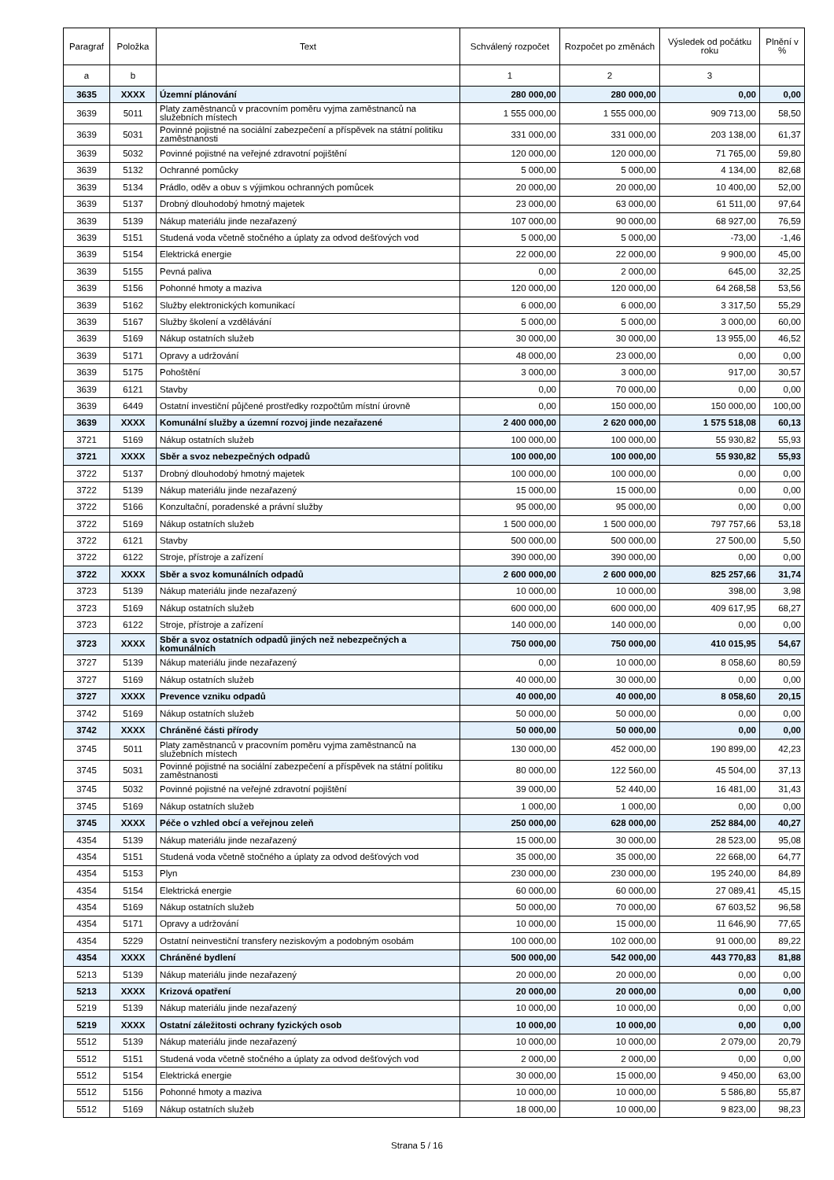| Paragraf | Položka | Text | Schválený rozpočet | Rozpočet po změnách | Výsledek od počátku roku | Plnění v % |
| --- | --- | --- | --- | --- | --- | --- |
| a | b | | 1 | 2 | 3 | |
| 3635 | XXXX | Územní plánování | 280 000,00 | 280 000,00 | 0,00 | 0,00 |
| 3639 | 5011 | Platy zaměstnanců v pracovním poměru vyjma zaměstnanců na služebních místech | 1 555 000,00 | 1 555 000,00 | 909 713,00 | 58,50 |
| 3639 | 5031 | Povinné pojistné na sociální zabezpečení a příspěvek na státní politiku zaměstnanosti | 331 000,00 | 331 000,00 | 203 138,00 | 61,37 |
| 3639 | 5032 | Povinné pojistné na veřejné zdravotní pojištění | 120 000,00 | 120 000,00 | 71 765,00 | 59,80 |
| 3639 | 5132 | Ochranné pomůcky | 5 000,00 | 5 000,00 | 4 134,00 | 82,68 |
| 3639 | 5134 | Prádlo, oděv a obuv s výjimkou ochranných pomůcek | 20 000,00 | 20 000,00 | 10 400,00 | 52,00 |
| 3639 | 5137 | Drobný dlouhodobý hmotný majetek | 23 000,00 | 63 000,00 | 61 511,00 | 97,64 |
| 3639 | 5139 | Nákup materiálu jinde nezařazený | 107 000,00 | 90 000,00 | 68 927,00 | 76,59 |
| 3639 | 5151 | Studená voda včetně stočného a úplaty za odvod dešťových vod | 5 000,00 | 5 000,00 | -73,00 | -1,46 |
| 3639 | 5154 | Elektrická energie | 22 000,00 | 22 000,00 | 9 900,00 | 45,00 |
| 3639 | 5155 | Pevná paliva | 0,00 | 2 000,00 | 645,00 | 32,25 |
| 3639 | 5156 | Pohonné hmoty a maziva | 120 000,00 | 120 000,00 | 64 268,58 | 53,56 |
| 3639 | 5162 | Služby elektronických komunikací | 6 000,00 | 6 000,00 | 3 317,50 | 55,29 |
| 3639 | 5167 | Služby školení a vzdělávání | 5 000,00 | 5 000,00 | 3 000,00 | 60,00 |
| 3639 | 5169 | Nákup ostatních služeb | 30 000,00 | 30 000,00 | 13 955,00 | 46,52 |
| 3639 | 5171 | Opravy a udržování | 48 000,00 | 23 000,00 | 0,00 | 0,00 |
| 3639 | 5175 | Pohoštění | 3 000,00 | 3 000,00 | 917,00 | 30,57 |
| 3639 | 6121 | Stavby | 0,00 | 70 000,00 | 0,00 | 0,00 |
| 3639 | 6449 | Ostatní investiční půjčené prostředky rozpočtům místní úrovně | 0,00 | 150 000,00 | 150 000,00 | 100,00 |
| 3639 | XXXX | Komunální služby a územní rozvoj jinde nezařazené | 2 400 000,00 | 2 620 000,00 | 1 575 518,08 | 60,13 |
| 3721 | 5169 | Nákup ostatních služeb | 100 000,00 | 100 000,00 | 55 930,82 | 55,93 |
| 3721 | XXXX | Sběr a svoz nebezpečných odpadů | 100 000,00 | 100 000,00 | 55 930,82 | 55,93 |
| 3722 | 5137 | Drobný dlouhodobý hmotný majetek | 100 000,00 | 100 000,00 | 0,00 | 0,00 |
| 3722 | 5139 | Nákup materiálu jinde nezařazený | 15 000,00 | 15 000,00 | 0,00 | 0,00 |
| 3722 | 5166 | Konzultační, poradenské a právní služby | 95 000,00 | 95 000,00 | 0,00 | 0,00 |
| 3722 | 5169 | Nákup ostatních služeb | 1 500 000,00 | 1 500 000,00 | 797 757,66 | 53,18 |
| 3722 | 6121 | Stavby | 500 000,00 | 500 000,00 | 27 500,00 | 5,50 |
| 3722 | 6122 | Stroje, přístroje a zařízení | 390 000,00 | 390 000,00 | 0,00 | 0,00 |
| 3722 | XXXX | Sběr a svoz komunálních odpadů | 2 600 000,00 | 2 600 000,00 | 825 257,66 | 31,74 |
| 3723 | 5139 | Nákup materiálu jinde nezařazený | 10 000,00 | 10 000,00 | 398,00 | 3,98 |
| 3723 | 5169 | Nákup ostatních služeb | 600 000,00 | 600 000,00 | 409 617,95 | 68,27 |
| 3723 | 6122 | Stroje, přístroje a zařízení | 140 000,00 | 140 000,00 | 0,00 | 0,00 |
| 3723 | XXXX | Sběr a svoz ostatních odpadů jiných než nebezpečných a komunálních | 750 000,00 | 750 000,00 | 410 015,95 | 54,67 |
| 3727 | 5139 | Nákup materiálu jinde nezařazený | 0,00 | 10 000,00 | 8 058,60 | 80,59 |
| 3727 | 5169 | Nákup ostatních služeb | 40 000,00 | 30 000,00 | 0,00 | 0,00 |
| 3727 | XXXX | Prevence vzniku odpadů | 40 000,00 | 40 000,00 | 8 058,60 | 20,15 |
| 3742 | 5169 | Nákup ostatních služeb | 50 000,00 | 50 000,00 | 0,00 | 0,00 |
| 3742 | XXXX | Chráněné části přírody | 50 000,00 | 50 000,00 | 0,00 | 0,00 |
| 3745 | 5011 | Platy zaměstnanců v pracovním poměru vyjma zaměstnanců na služebních místech | 130 000,00 | 452 000,00 | 190 899,00 | 42,23 |
| 3745 | 5031 | Povinné pojistné na sociální zabezpečení a příspěvek na státní politiku zaměstnanosti | 80 000,00 | 122 560,00 | 45 504,00 | 37,13 |
| 3745 | 5032 | Povinné pojistné na veřejné zdravotní pojištění | 39 000,00 | 52 440,00 | 16 481,00 | 31,43 |
| 3745 | 5169 | Nákup ostatních služeb | 1 000,00 | 1 000,00 | 0,00 | 0,00 |
| 3745 | XXXX | Péče o vzhled obcí a veřejnou zeleň | 250 000,00 | 628 000,00 | 252 884,00 | 40,27 |
| 4354 | 5139 | Nákup materiálu jinde nezařazený | 15 000,00 | 30 000,00 | 28 523,00 | 95,08 |
| 4354 | 5151 | Studená voda včetně stočného a úplaty za odvod dešťových vod | 35 000,00 | 35 000,00 | 22 668,00 | 64,77 |
| 4354 | 5153 | Plyn | 230 000,00 | 230 000,00 | 195 240,00 | 84,89 |
| 4354 | 5154 | Elektrická energie | 60 000,00 | 60 000,00 | 27 089,41 | 45,15 |
| 4354 | 5169 | Nákup ostatních služeb | 50 000,00 | 70 000,00 | 67 603,52 | 96,58 |
| 4354 | 5171 | Opravy a udržování | 10 000,00 | 15 000,00 | 11 646,90 | 77,65 |
| 4354 | 5229 | Ostatní neinvestiční transfery neziskovým a podobným osobám | 100 000,00 | 102 000,00 | 91 000,00 | 89,22 |
| 4354 | XXXX | Chráněné bydlení | 500 000,00 | 542 000,00 | 443 770,83 | 81,88 |
| 5213 | 5139 | Nákup materiálu jinde nezařazený | 20 000,00 | 20 000,00 | 0,00 | 0,00 |
| 5213 | XXXX | Krizová opatření | 20 000,00 | 20 000,00 | 0,00 | 0,00 |
| 5219 | 5139 | Nákup materiálu jinde nezařazený | 10 000,00 | 10 000,00 | 0,00 | 0,00 |
| 5219 | XXXX | Ostatní záležitosti ochrany fyzických osob | 10 000,00 | 10 000,00 | 0,00 | 0,00 |
| 5512 | 5139 | Nákup materiálu jinde nezařazený | 10 000,00 | 10 000,00 | 2 079,00 | 20,79 |
| 5512 | 5151 | Studená voda včetně stočného a úplaty za odvod dešťových vod | 2 000,00 | 2 000,00 | 0,00 | 0,00 |
| 5512 | 5154 | Elektrická energie | 30 000,00 | 15 000,00 | 9 450,00 | 63,00 |
| 5512 | 5156 | Pohonné hmoty a maziva | 10 000,00 | 10 000,00 | 5 586,80 | 55,87 |
| 5512 | 5169 | Nákup ostatních služeb | 18 000,00 | 10 000,00 | 9 823,00 | 98,23 |
Strana 5 / 16